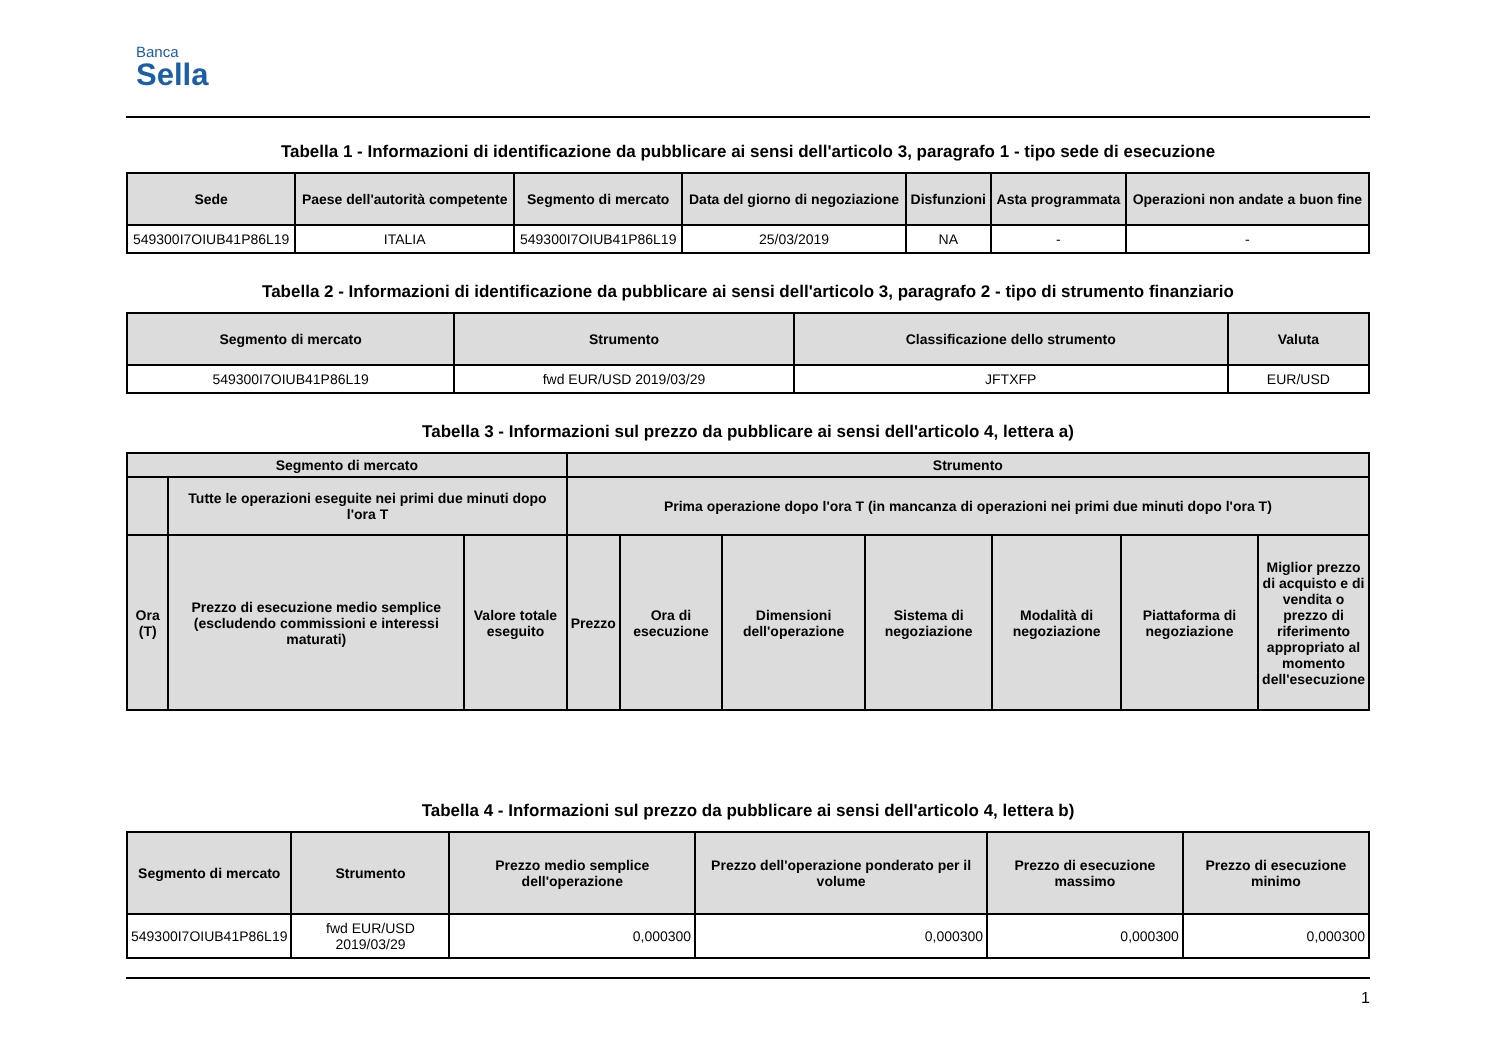Banca
Sella
Tabella 1 - Informazioni di identificazione da pubblicare ai sensi dell'articolo 3, paragrafo 1 - tipo sede di esecuzione
| Sede | Paese dell'autorità competente | Segmento di mercato | Data del giorno di negoziazione | Disfunzioni | Asta programmata | Operazioni non andate a buon fine |
| --- | --- | --- | --- | --- | --- | --- |
| 549300I7OIUB41P86L19 | ITALIA | 549300I7OIUB41P86L19 | 25/03/2019 | NA | - | - |
Tabella 2 - Informazioni di identificazione da pubblicare ai sensi dell'articolo 3, paragrafo 2 - tipo di strumento finanziario
| Segmento di mercato | Strumento | Classificazione dello strumento | Valuta |
| --- | --- | --- | --- |
| 549300I7OIUB41P86L19 | fwd EUR/USD 2019/03/29 | JFTXFP | EUR/USD |
Tabella 3 - Informazioni sul prezzo da pubblicare ai sensi dell'articolo 4, lettera a)
| Segmento di mercato | | | Strumento | | | | | | |
| --- | --- | --- | --- | --- | --- | --- | --- | --- | --- |
| | Tutte le operazioni eseguite nei primi due minuti dopo l'ora T | | Prima operazione dopo l'ora T (in mancanza di operazioni nei primi due minuti dopo l'ora T) | | | | | | |
| Ora (T) | Prezzo di esecuzione medio semplice (escludendo commissioni e interessi maturati) | Valore totale eseguito | Prezzo | Ora di esecuzione | Dimensioni dell'operazione | Sistema di negoziazione | Modalità di negoziazione | Piattaforma di negoziazione | Miglior prezzo di acquisto e di vendita o prezzo di riferimento appropriato al momento dell'esecuzione |
Tabella 4 - Informazioni sul prezzo da pubblicare ai sensi dell'articolo 4, lettera b)
| Segmento di mercato | Strumento | Prezzo medio semplice dell'operazione | Prezzo dell'operazione ponderato per il volume | Prezzo di esecuzione massimo | Prezzo di esecuzione minimo |
| --- | --- | --- | --- | --- | --- |
| 549300I7OIUB41P86L19 | fwd EUR/USD 2019/03/29 | 0,000300 | 0,000300 | 0,000300 | 0,000300 |
1